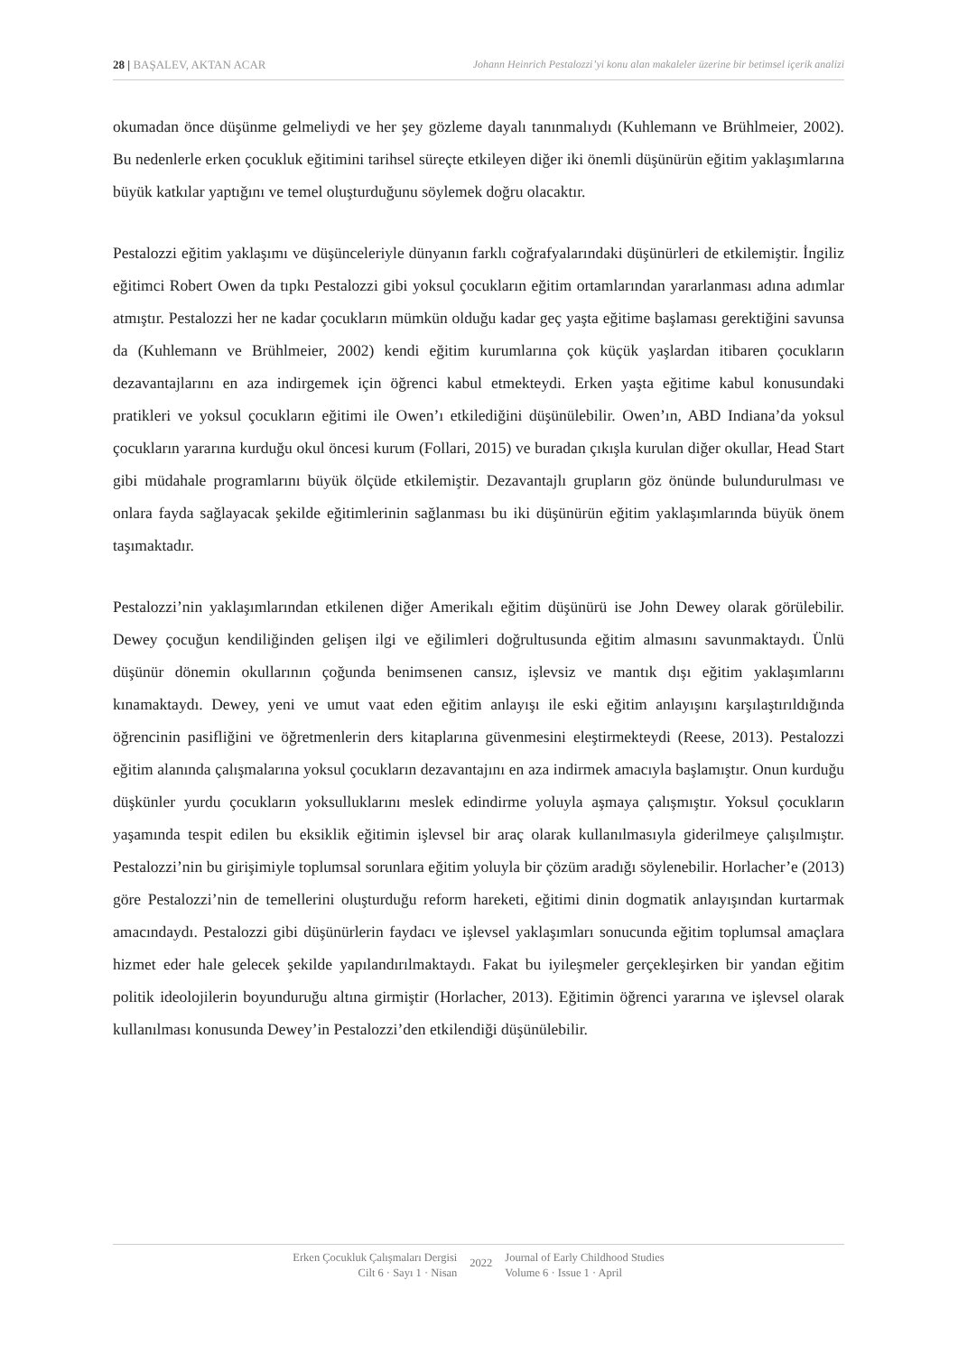28 | BAŞALEV, AKTAN ACAR Johann Heinrich Pestalozzi’yi konu alan makaleler üzerine bir betimsel içerik analizi
okumadan önce düşünme gelmeliydi ve her şey gözleme dayalı tanınmalıydı (Kuhlemann ve Brühlmeier, 2002). Bu nedenlerle erken çocukluk eğitimini tarihsel süreçte etkileyen diğer iki önemli düşünürün eğitim yaklaşımlarına büyük katkılar yaptığını ve temel oluşturduğunu söylemek doğru olacaktır.
Pestalozzi eğitim yaklaşımı ve düşünceleriyle dünyanın farklı coğrafyalarındaki düşünürleri de etkilemiştir. İngiliz eğitimci Robert Owen da tıpkı Pestalozzi gibi yoksul çocukların eğitim ortamlarından yararlanması adına adımlar atmıştır. Pestalozzi her ne kadar çocukların mümkün olduğu kadar geç yaşta eğitime başlaması gerektiğini savunsa da (Kuhlemann ve Brühlmeier, 2002) kendi eğitim kurumlarına çok küçük yaşlardan itibaren çocukların dezavantajlarını en aza indirgemek için öğrenci kabul etmekteydi. Erken yaşta eğitime kabul konusundaki pratikleri ve yoksul çocukların eğitimi ile Owen’ı etkilediğini düşünülebilir. Owen’ın, ABD Indiana’da yoksul çocukların yararına kurduğu okul öncesi kurum (Follari, 2015) ve buradan çıkışla kurulan diğer okullar, Head Start gibi müdahale programlarını büyük ölçüde etkilemiştir. Dezavantajlı grupların göz önünde bulundurulması ve onlara fayda sağlayacak şekilde eğitimlerinin sağlanması bu iki düşünürün eğitim yaklaşımlarında büyük önem taşımaktadır.
Pestalozzi’nin yaklaşımlarından etkilenen diğer Amerikalı eğitim düşünürü ise John Dewey olarak görülebilir. Dewey çocuğun kendiliğinden gelişen ilgi ve eğilimleri doğrultusunda eğitim almasını savunmaktaydı. Ünlü düşünür dönemin okullarının çoğunda benimsenen cansız, işlevsiz ve mantık dışı eğitim yaklaşımlarını kınamaktaydı. Dewey, yeni ve umut vaat eden eğitim anlayışı ile eski eğitim anlayışını karşılaştırıldığında öğrencinin pasifliğini ve öğretmenlerin ders kitaplarına güvenmesini eleştirmekteydi (Reese, 2013). Pestalozzi eğitim alanında çalışmalarına yoksul çocukların dezavantajını en aza indirmek amacıyla başlamıştır. Onun kurduğu düşkünler yurdu çocukların yoksulluklarını meslek edindirme yoluyla aşmaya çalışmıştır. Yoksul çocukların yaşamında tespit edilen bu eksiklik eğitimin işlevsel bir araç olarak kullanılmasıyla giderilmeye çalışılmıştır. Pestalozzi’nin bu girişimiyle toplumsal sorunlara eğitim yoluyla bir çözüm aradığı söylenebilir. Horlacher’e (2013) göre Pestalozzi’nin de temellerini oluşturduğu reform hareketi, eğitimi dinin dogmatik anlayışından kurtarmak amacındaydı. Pestalozzi gibi düşünürlerin faydacı ve işlevsel yaklaşımları sonucunda eğitim toplumsal amaçlara hizmet eder hale gelecek şekilde yapılandırılmaktaydı. Fakat bu iyileşmeler gerçekleşirken bir yandan eğitim politik ideolojilerin boyunduruğu altına girmiştir (Horlacher, 2013). Eğitimin öğrenci yararına ve işlevsel olarak kullanılması konusunda Dewey’in Pestalozzi’den etkilendiği düşünülebilir.
Erken Çocukluk Çalışmaları Dergisi
Cilt 6 · Sayı 1 · Nisan
2022
Journal of Early Childhood Studies
Volume 6 · Issue 1 · April